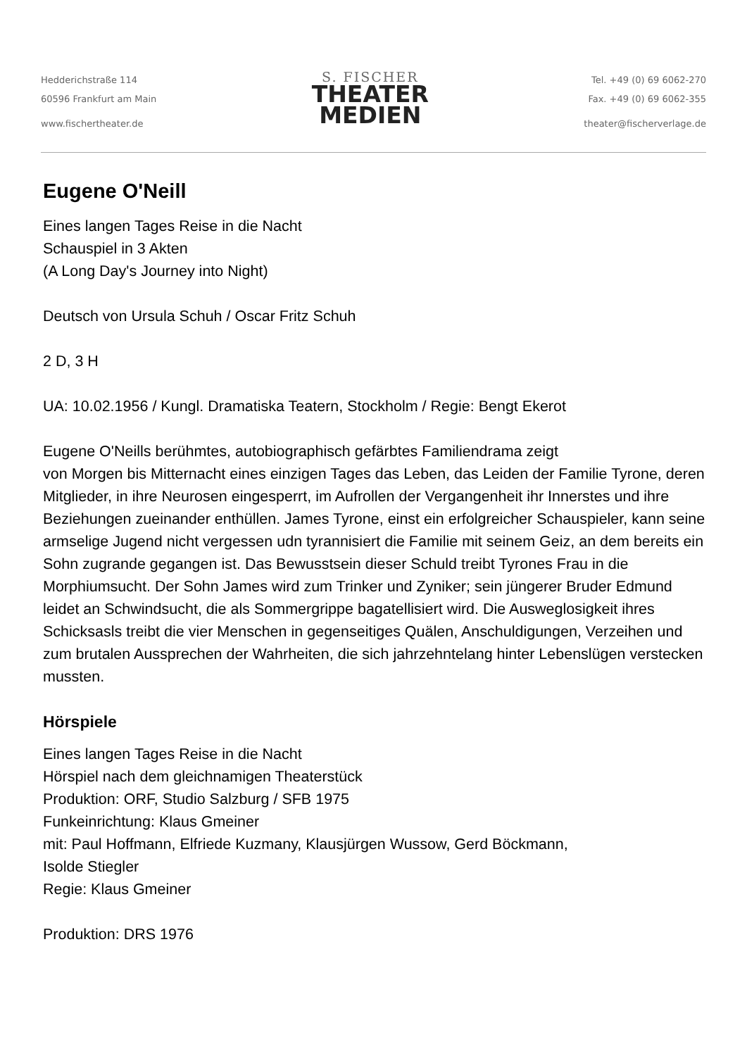Hedderichstraße 114
60596 Frankfurt am Main
www.fischertheater.de
S. FISCHER
THEATER
MEDIEN
Tel. +49 (0) 69 6062-270
Fax. +49 (0) 69 6062-355
theater@fischerverlage.de
Eugene O'Neill
Eines langen Tages Reise in die Nacht
Schauspiel in 3 Akten
(A Long Day's Journey into Night)
Deutsch von Ursula Schuh / Oscar Fritz Schuh
2 D, 3 H
UA: 10.02.1956 / Kungl. Dramatiska Teatern, Stockholm / Regie: Bengt Ekerot
Eugene O'Neills berühmtes, autobiographisch gefärbtes Familiendrama zeigt
von Morgen bis Mitternacht eines einzigen Tages das Leben, das Leiden der Familie Tyrone, deren Mitglieder, in ihre Neurosen eingesperrt, im Aufrollen der Vergangenheit ihr Innerstes und ihre Beziehungen zueinander enthüllen. James Tyrone, einst ein erfolgreicher Schauspieler, kann seine armselige Jugend nicht vergessen udn tyrannisiert die Familie mit seinem Geiz, an dem bereits ein Sohn zugrande gegangen ist. Das Bewusstsein dieser Schuld treibt Tyrones Frau in die Morphiumsucht. Der Sohn James wird zum Trinker und Zyniker; sein jüngerer Bruder Edmund leidet an Schwindsucht, die als Sommergrippe bagatellisiert wird. Die Ausweglosigkeit ihres Schicksasls treibt die vier Menschen in gegenseitiges Quälen, Anschuldigungen, Verzeihen und zum brutalen Aussprechen der Wahrheiten, die sich jahrzehntelang hinter Lebenslügen verstecken mussten.
Hörspiele
Eines langen Tages Reise in die Nacht
Hörspiel nach dem gleichnamigen Theaterstück
Produktion: ORF, Studio Salzburg / SFB 1975
Funkeinrichtung: Klaus Gmeiner
mit: Paul Hoffmann, Elfriede Kuzmany, Klausjürgen Wussow, Gerd Böckmann,
Isolde Stiegler
Regie: Klaus Gmeiner
Produktion: DRS 1976